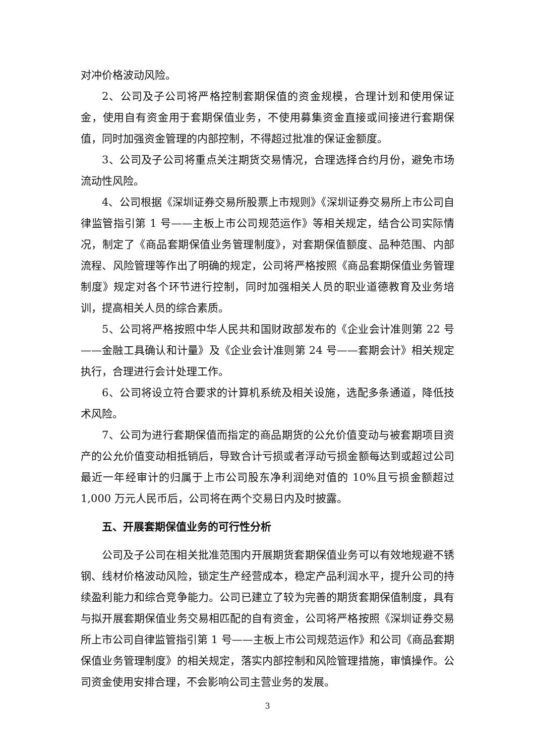对冲价格波动风险。
2、公司及子公司将严格控制套期保值的资金规模，合理计划和使用保证金，使用自有资金用于套期保值业务，不使用募集资金直接或间接进行套期保值，同时加强资金管理的内部控制，不得超过批准的保证金额度。
3、公司及子公司将重点关注期货交易情况，合理选择合约月份，避免市场流动性风险。
4、公司根据《深圳证券交易所股票上市规则》《深圳证券交易所上市公司自律监管指引第 1 号——主板上市公司规范运作》等相关规定，结合公司实际情况，制定了《商品套期保值业务管理制度》，对套期保值额度、品种范围、内部流程、风险管理等作出了明确的规定，公司将严格按照《商品套期保值业务管理制度》规定对各个环节进行控制，同时加强相关人员的职业道德教育及业务培训，提高相关人员的综合素质。
5、公司将严格按照中华人民共和国财政部发布的《企业会计准则第 22 号——金融工具确认和计量》及《企业会计准则第 24 号——套期会计》相关规定执行，合理进行会计处理工作。
6、公司将设立符合要求的计算机系统及相关设施，选配多条通道，降低技术风险。
7、公司为进行套期保值而指定的商品期货的公允价值变动与被套期项目资产的公允价值变动相抵销后，导致合计亏损或者浮动亏损金额每达到或超过公司最近一年经审计的归属于上市公司股东净利润绝对值的 10%且亏损金额超过 1,000 万元人民币后，公司将在两个交易日内及时披露。
五、开展套期保值业务的可行性分析
公司及子公司在相关批准范围内开展期货套期保值业务可以有效地规避不锈钢、线材价格波动风险，锁定生产经营成本，稳定产品利润水平，提升公司的持续盈利能力和综合竞争能力。公司已建立了较为完善的期货套期保值制度，具有与拟开展套期保值业务交易相匹配的自有资金，公司将严格按照《深圳证券交易所上市公司自律监管指引第 1 号——主板上市公司规范运作》和公司《商品套期保值业务管理制度》的相关规定，落实内部控制和风险管理措施，审慎操作。公司资金使用安排合理，不会影响公司主营业务的发展。
3